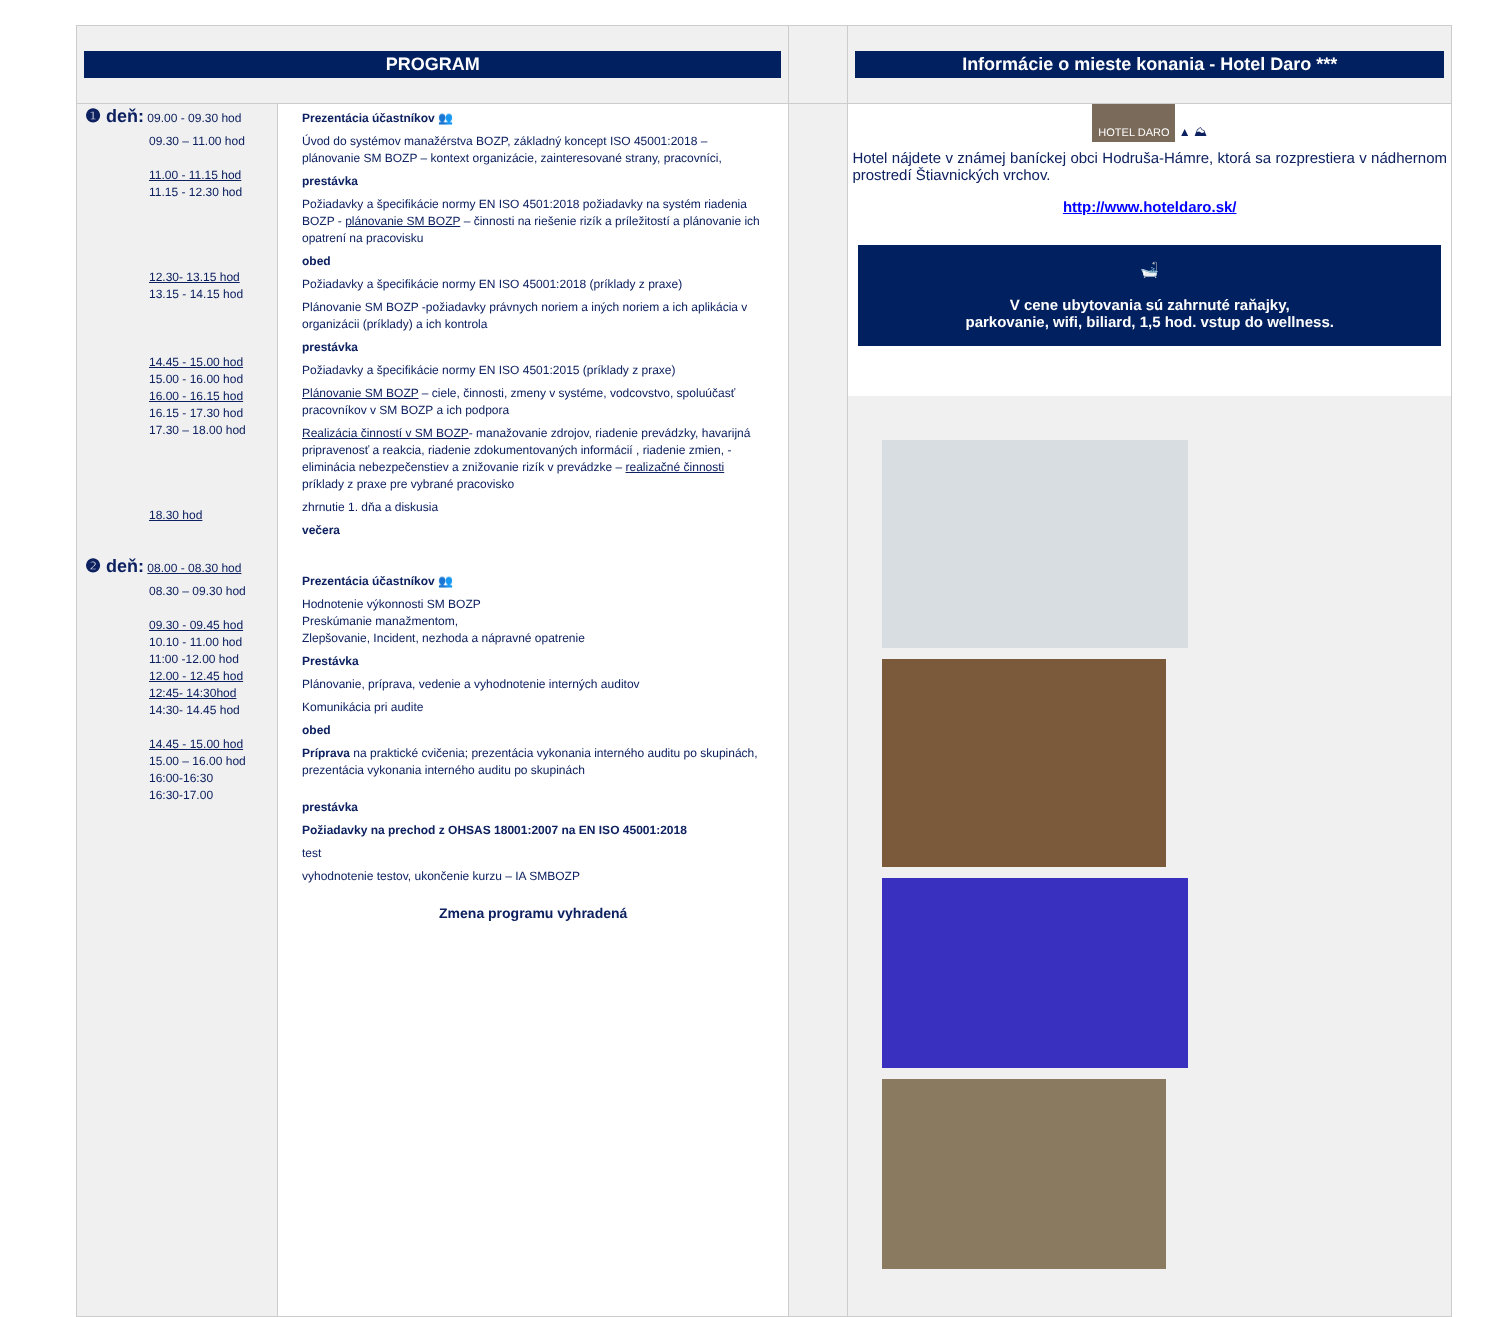| PROGRAM | | | Informácie o mieste konania - Hotel Daro *** |
| ❶ deň: 09.00 - 09.30 hod 09.30 – 11.00 hod 11.00 - 11.15 hod 11.15 - 12.30 hod 12.30- 13.15 hod 13.15 - 14.15 hod 14.45 - 15.00 hod 15.00 - 16.00 hod 16.00 - 16.15 hod 16.15 - 17.30 hod 17.30 – 18.00 hod 18.30 hod ❷ deň: 08.00 - 08.30 hod 08.30 – 09.30 hod 09.30 - 09.45 hod 10.10 - 11.00 hod 11:00 -12.00 hod 12.00 - 12.45 hod 12:45- 14:30hod 14:30- 14.45 hod 14.45 - 15.00 hod 15.00 – 16.00 hod 16:00-16:30 16:30-17.00 | Prezentácia účastníkov 👥 Úvod do systémov manažérstva BOZP, základný koncept ISO 45001:2018 – plánovanie SM BOZP – kontext organizácie, zainteresované strany, pracovníci, prestávka Požiadavky a špecifikácie normy EN ISO 4501:2018 požiadavky na systém riadenia BOZP - plánovanie SM BOZP – činnosti na riešenie rizík a príležitostí a plánovanie ich opatrení na pracovisku obed Požiadavky a špecifikácie normy EN ISO 45001:2018 (príklady z praxe) Plánovanie SM BOZP -požiadavky právnych noriem a iných noriem a ich aplikácia v organizácii (príklady) a ich kontrola prestávka Požiadavky a špecifikácie normy EN ISO 4501:2015 (príklady z praxe) Plánovanie SM BOZP – ciele, činnosti, zmeny v systéme, vodcovstvo, spoluúčasť pracovníkov v SM BOZP a ich podpora Realizácia činností v SM BOZP - manažovanie zdrojov, riadenie prevádzky, havarijná pripravenosť a reakcia, riadenie zdokumentovaných informácií , riadenie zmien, -eliminácia nebezpečenstiev a znižovanie rizík v prevádzke – realizačné činnosti príklady z praxe pre vybrané pracovisko zhrnutie 1. dňa a diskusia večera Prezentácia účastníkov 👥 Hodnotenie výkonnosti SM BOZP Preskúmanie manažmentom, Zlepšovanie, Incident, nezhoda a nápravné opatrenie Prestávka Plánovanie, príprava, vedenie a vyhodnotenie interných auditov Komunikácia pri audite obed Príprava na praktické cvičenia; prezentácia vykonania interného auditu po skupinách, prezentácia vykonania interného auditu po skupinách prestávka Požiadavky na prechod z OHSAS 18001:2007 na EN ISO 45001:2018 test vyhodnotenie testov, ukončenie kurzu – IA SMBOZP Zmena programu vyhradená | | HOTEL DARO ▲ ⛰ Hotel nájdete v známej baníckej obci Hodruša-Hámre, ktorá sa rozprestiera v nádhernom prostredí Štiavnických vrchov. http://www.hoteldaro.sk/ 🛁 V cene ubytovania sú zahrnuté raňajky, parkovanie, wifi, biliard, 1,5 hod. vstup do wellness. |